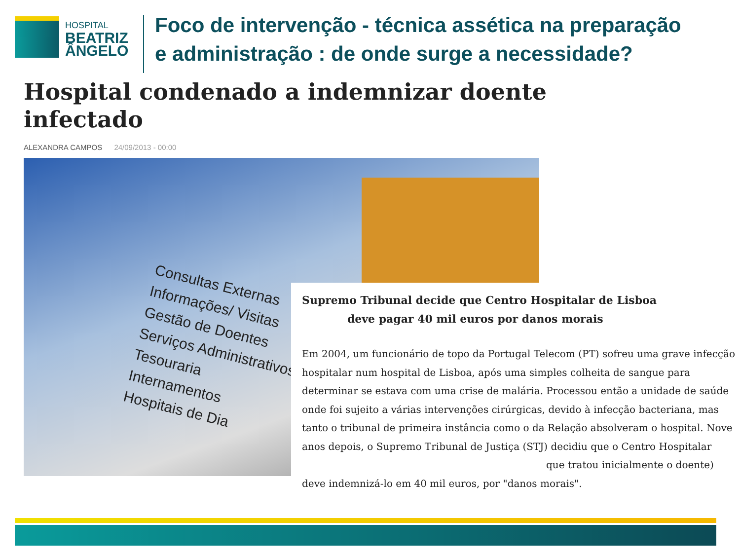HOSPITAL
BEATRIZ
ÂNGELO
Foco de intervenção - técnica assética na preparação
e administração : de onde surge a necessidade?
Hospital condenado a indemnizar doente
infectado
ALEXANDRA CAMPOS 24/09/2013 - 00:00
Consultas Externas
Informações/ Visitas
Gestão de Doentes
Serviços Administrativos
Tesouraria
Internamentos
Hospitais de Dia
Supremo Tribunal decide que Centro Hospitalar de Lisboa
deve pagar 40 mil euros por danos morais
Em 2004, um funcionário de topo da Portugal Telecom (PT) sofreu uma grave infecção hospitalar num hospital de Lisboa, após uma simples colheita de sangue para determinar se estava com uma crise de malária. Processou então a unidade de saúde onde foi sujeito a várias intervenções cirúrgicas, devido à infecção bacteriana, mas tanto o tribunal de primeira instância como o da Relação absolveram o hospital. Nove anos depois, o Supremo Tribunal de Justiça (STJ) decidiu que o Centro Hospitalar
que tratou inicialmente o doente)
deve indemnizá-lo em 40 mil euros, por "danos morais".